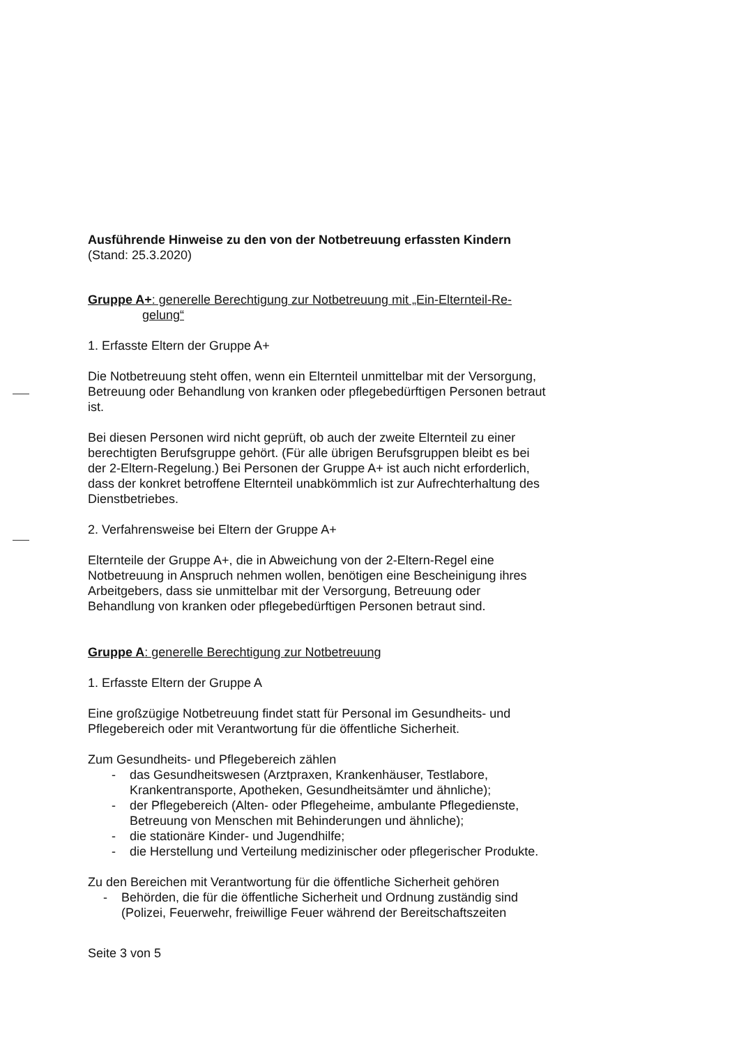Ausführende Hinweise zu den von der Notbetreuung erfassten Kindern
(Stand: 25.3.2020)
Gruppe A+: generelle Berechtigung zur Notbetreuung mit „Ein-Elternteil-Re-
gelung“
1. Erfasste Eltern der Gruppe A+
Die Notbetreuung steht offen, wenn ein Elternteil unmittelbar mit der Versorgung, Betreuung oder Behandlung von kranken oder pflegebedürftigen Personen betraut ist.
Bei diesen Personen wird nicht geprüft, ob auch der zweite Elternteil zu einer berechtigten Berufsgruppe gehört. (Für alle übrigen Berufsgruppen bleibt es bei der 2-Eltern-Regelung.) Bei Personen der Gruppe A+ ist auch nicht erforderlich, dass der konkret betroffene Elternteil unabkömmlich ist zur Aufrechterhaltung des Dienstbetriebes.
2. Verfahrensweise bei Eltern der Gruppe A+
Elternteile der Gruppe A+, die in Abweichung von der 2-Eltern-Regel eine Notbetreuung in Anspruch nehmen wollen, benötigen eine Bescheinigung ihres Arbeitgebers, dass sie unmittelbar mit der Versorgung, Betreuung oder Behandlung von kranken oder pflegebedürftigen Personen betraut sind.
Gruppe A: generelle Berechtigung zur Notbetreuung
1. Erfasste Eltern der Gruppe A
Eine großzügige Notbetreuung findet statt für Personal im Gesundheits- und Pflegebereich oder mit Verantwortung für die öffentliche Sicherheit.
Zum Gesundheits- und Pflegebereich zählen
- das Gesundheitswesen (Arztpraxen, Krankenhäuser, Testlabore, Krankentransporte, Apotheken, Gesundheitsämter und ähnliche);
- der Pflegebereich (Alten- oder Pflegeheime, ambulante Pflegedienste, Betreuung von Menschen mit Behinderungen und ähnliche);
- die stationäre Kinder- und Jugendhilfe;
- die Herstellung und Verteilung medizinischer oder pflegerischer Produkte.
Zu den Bereichen mit Verantwortung für die öffentliche Sicherheit gehören
- Behörden, die für die öffentliche Sicherheit und Ordnung zuständig sind (Polizei, Feuerwehr, freiwillige Feuer während der Bereitschaftszeiten
Seite 3 von 5